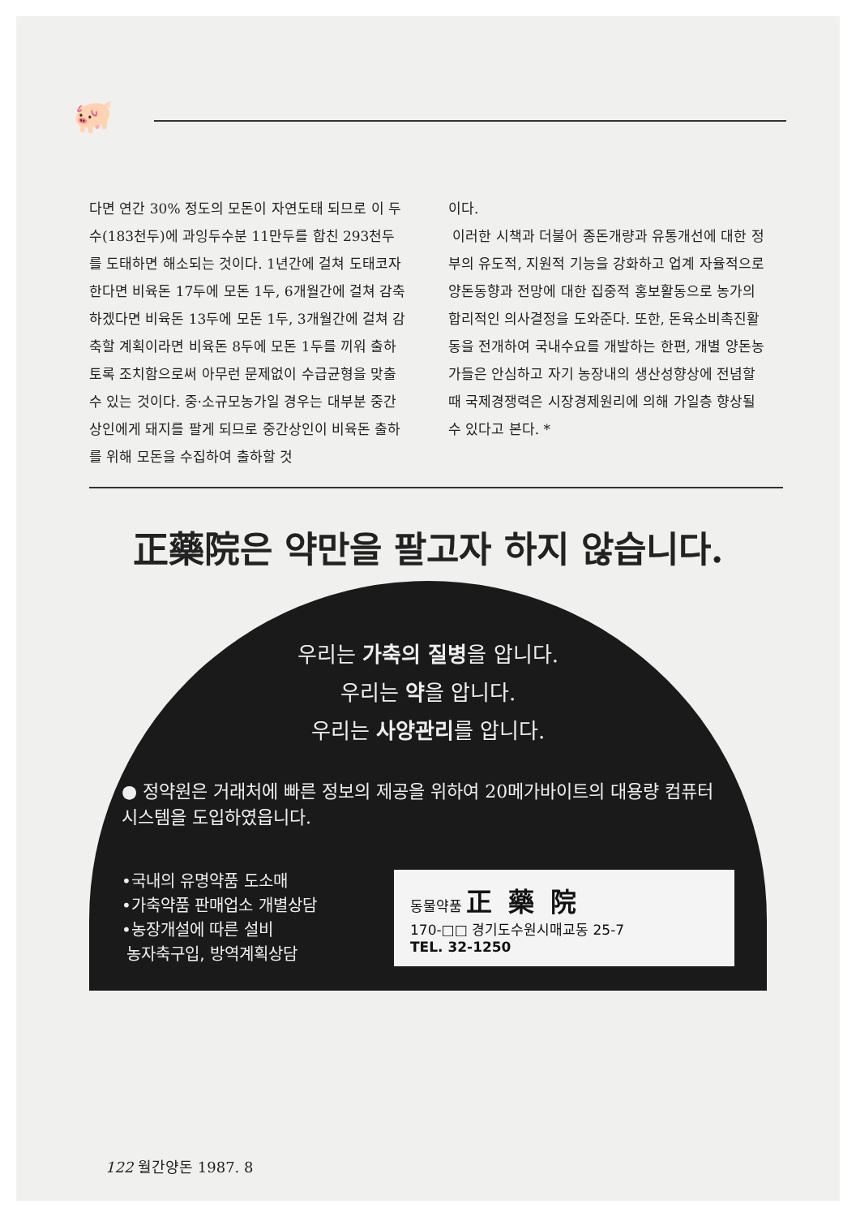🐖
다면 연간 30% 정도의 모돈이 자연도태 되므로 이 두수(183천두)에 과잉두수분 11만두를 합친 293천두를 도태하면 해소되는 것이다. 1년간에 걸쳐 도태코자 한다면 비육돈 17두에 모돈 1두, 6개월간에 걸쳐 감축하겠다면 비육돈 13두에 모돈 1두, 3개월간에 걸쳐 감축할 계획이라면 비육돈 8두에 모돈 1두를 끼워 출하토록 조치함으로써 아무런 문제없이 수급균형을 맞출 수 있는 것이다. 중·소규모농가일 경우는 대부분 중간상인에게 돼지를 팔게 되므로 중간상인이 비육돈 출하를 위해 모돈을 수집하여 출하할 것
이다.
이러한 시책과 더불어 종돈개량과 유통개선에 대한 정부의 유도적, 지원적 기능을 강화하고 업계 자율적으로 양돈동향과 전망에 대한 집중적 홍보활동으로 농가의 합리적인 의사결정을 도와준다. 또한, 돈육소비촉진활동을 전개하여 국내수요를 개발하는 한편, 개별 양돈농가들은 안심하고 자기 농장내의 생산성향상에 전념할 때 국제경쟁력은 시장경제원리에 의해 가일층 향상될 수 있다고 본다. *
正藥院은 약만을 팔고자 하지 않습니다.
우리는 가축의 질병을 압니다.
우리는 약을 압니다.
우리는 사양관리를 압니다.
● 정약원은 거래처에 빠른 정보의 제공을 위하여 20메가바이트의 대용량 컴퓨터 시스템을 도입하였읍니다.
•국내의 유명약품 도소매
•가축약품 판매업소 개별상담
•농장개설에 따른 설비
농자축구입, 방역계획상담
동물약품 正藥院
170-□□ 경기도수원시매교동 25-7
TEL. 32-1250
122 월간양돈 1987. 8